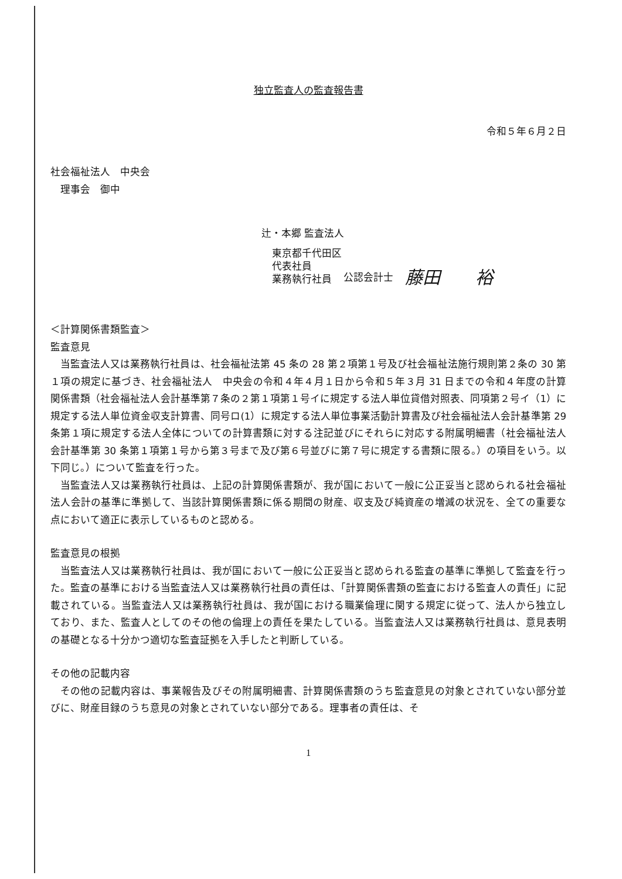独立監査人の監査報告書
令和５年６月２日
社会福祉法人　中央会
　理事会　御中
辻・本郷 監査法人
東京都千代田区
代表社員
業務執行社員
公認会計士 藤田　　裕
＜計算関係書類監査＞
監査意見
当監査法人又は業務執行社員は、社会福祉法第 45 条の 28 第２項第１号及び社会福祉法施行規則第２条の 30 第１項の規定に基づき、社会福祉法人　中央会の令和４年４月１日から令和５年３月 31 日までの令和４年度の計算関係書類（社会福祉法人会計基準第７条の２第１項第１号イに規定する法人単位貸借対照表、同項第２号イ（1）に規定する法人単位資金収支計算書、同号ロ(1）に規定する法人単位事業活動計算書及び社会福祉法人会計基準第 29 条第１項に規定する法人全体についての計算書類に対する注記並びにそれらに対応する附属明細書（社会福祉法人会計基準第 30 条第１項第１号から第３号まで及び第６号並びに第７号に規定する書類に限る。）の項目をいう。以下同じ。）について監査を行った。
当監査法人又は業務執行社員は、上記の計算関係書類が、我が国において一般に公正妥当と認められる社会福祉法人会計の基準に準拠して、当該計算関係書類に係る期間の財産、収支及び純資産の増減の状況を、全ての重要な点において適正に表示しているものと認める。
監査意見の根拠
当監査法人又は業務執行社員は、我が国において一般に公正妥当と認められる監査の基準に準拠して監査を行った。監査の基準における当監査法人又は業務執行社員の責任は、「計算関係書類の監査における監査人の責任」に記載されている。当監査法人又は業務執行社員は、我が国における職業倫理に関する規定に従って、法人から独立しており、また、監査人としてのその他の倫理上の責任を果たしている。当監査法人又は業務執行社員は、意見表明の基礎となる十分かつ適切な監査証拠を入手したと判断している。
その他の記載内容
その他の記載内容は、事業報告及びその附属明細書、計算関係書類のうち監査意見の対象とされていない部分並びに、財産目録のうち意見の対象とされていない部分である。理事者の責任は、そ
1